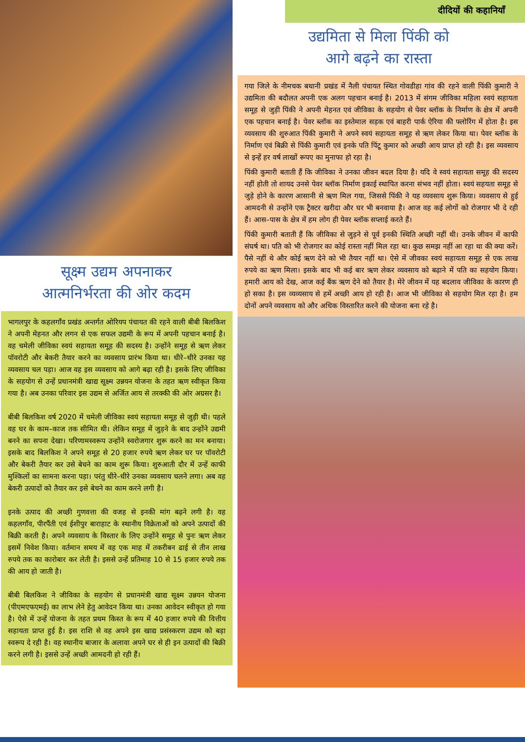सूक्ष्म उद्यम अपनाकर
आत्मनिर्भरता की ओर कदम
भागलपुर के कहलगाँव प्रखंड अन्तर्गत ओरियप पंचायत की रहने वाली बीबी बिलकिश ने अपनी मेहनत और लगन से एक सफल उद्यमी के रूप में अपनी पहचान बनाई है। वह चमेली जीविका स्वयं सहायता समूह की सदस्य है। उन्होंने समूह से ऋण लेकर पॉवरोटी और बेकरी तैयार करने का व्यवसाय प्रारंभ किया था। धीरे–धीरे उनका यह व्यवसाय चल पड़ा। आज वह इस व्यवसाय को आगे बढ़ा रही है। इसके लिए जीविका के सहयोग से उन्हें प्रधानमंत्री खाद्य सूक्ष्म उन्नयन योजना के तहत ऋण स्वीकृत किया गया है। अब उनका परिवार इस उद्यम से अर्जित आय से तरक्की की ओर अग्रसर है।
बीबी बिलकिश वर्ष 2020 में चमेली जीविका स्वयं सहायता समूह से जुड़ी थी। पहले वह घर के काम–काज तक सीमित थी। लेकिन समूह में जुड़ने के बाद उन्होंने उद्यमी बनने का सपना देखा। परिणामस्वरूप उन्होंने स्वरोजगार शुरू करने का मन बनाया। इसके बाद बिलकिश ने अपने समूह से 20 हजार रुपये ऋण लेकर घर पर पॉवरोटी और बेकरी तैयार कर उसे बेचने का काम शुरू किया। शुरुआती दौर में उन्हें काफी मुश्किलों का सामना करना पड़ा। परंतु धीरे–धीरे उनका व्यवसाय चलने लगा। अब वह बेकरी उत्पादों को तैयार कर इसे बेचने का काम करने लगी है।
इनके उत्पाद की अच्छी गुणवत्ता की वजह से इनकी मांग बढ़ने लगी है। वह कहलगाँव, पीरपैंती एवं ईशीपुर बाराहाट के स्थानीय विक्रेताओं को अपने उत्पादों की बिक्री करती है। अपने व्यवसाय के विस्तार के लिए उन्होंने समूह से पुनः ऋण लेकर इसमें निवेश किया। वर्तमान समय में वह एक माह में तकरीबन ढाई से तीन लाख रुपये तक का कारोबार कर लेती है। इससे उन्हें प्रतिमाह 10 से 15 हजार रुपये तक की आय हो जाती है।
बीबी बिलकिश ने जीविका के सहयोग से प्रधानमंत्री खाद्य सूक्ष्म उन्नयन योजना (पीएमएफएमई) का लाभ लेने हेतु आवेदन किया था। उनका आवेदन स्वीकृत हो गया है। ऐसे में उन्हें योजना के तहत प्रथम किस्त के रूप में 40 हजार रुपये की वित्तीय सहायता प्राप्त हुई है। इस राशि से वह अपने इस खाद्य प्रसंस्करण उद्यम को बड़ा स्वरूप दे रही है। वह स्थानीय बाजार के अलावा अपने घर से ही इन उत्पादों की बिक्री करने लगी है। इससे उन्हें अच्छी आमदनी हो रही हैं।
दीदियों की कहानियाँ
उद्यमिता से मिला पिंकी को
आगे बढ़ने का रास्ता
गया जिले के नीमचक बथानी प्रखंड में नैली पंचायत स्थित गोवडीहा गांव की रहने वाली पिंकी कुमारी ने उद्यमिता की बदौलत अपनी एक अलग पहचान बनाई है। 2013 में संगम जीविका महिला स्वयं सहायता समूह से जुड़ी पिंकी ने अपनी मेहनत एवं जीविका के सहयोग से पेवर ब्लॉक के निर्माण के क्षेत्र में अपनी एक पहचान बनाई है। पेवर ब्लॉक का इस्तेमाल सड़क एवं बाहरी पार्क ऐरिया की फ्लोरिंग में होता है। इस व्यवसाय की शुरुआत पिंकी कुमारी ने अपने स्वयं सहायता समूह से ऋण लेकर किया था। पेवर ब्लॉक के निर्माण एवं बिक्री से पिंकी कुमारी एवं इनके पति पिंटू कुमार को अच्छी आय प्राप्त हो रही है। इस व्यवसाय से इन्हें हर वर्ष लाखों रूपए का मुनाफा हो रहा है।
पिंकी कुमारी बताती हैं कि जीविका ने उनका जीवन बदल दिया है। यदि वे स्वयं सहायता समूह की सदस्य नहीं होती तो शायद उनसे पेवर ब्लॉक निर्माण इकाई स्थापित करना संभव नहीं होता। स्वयं सहयता समूह से जुड़े होने के कारण आसानी से ऋण मिल गया, जिससे पिंकी ने यह व्यवसाय शुरू किया। व्यवसाय से हुई आमदनी से उन्होंने एक ट्रैक्टर खरीदा और घर भी बनवाया है। आज वह कई लोगों को रोजगार भी दे रही हैं। आस–पास के क्षेत्र में हम लोग ही पेवर ब्लॉक सप्लाई करते हैं।
पिंकी कुमारी बताती हैं कि जीविका से जुड़ने से पूर्व इनकी स्थिति अच्छी नहीं थी। उनके जीवन में काफी संघर्ष था। पति को भी रोजगार का कोई रास्ता नहीं मिल रहा था। कुछ समझ नहीं आ रहा था की क्या करें। पैसे नहीं थे और कोई ऋण देने को भी तैयार नहीं था। ऐसे में जीवका स्वयं सहायता समूह से एक लाख रुपये का ऋण मिला। इसके बाद भी कई बार ऋण लेकर व्यवसाय को बढ़ाने में पति का सहयोग किया। हमारी आय को देख, आज कई बैंक ऋण देने को तैयार है। मेरे जीवन में यह बदलाव जीविका के कारण ही हो सका है। इस व्यव्यसाय से हमें अच्छी आय हो रही है। आज भी जीविका से सहयोग मिल रहा है। हम दोनों अपने व्यवसाय को और अधिक विस्तारित करने की योजना बना रहे है।